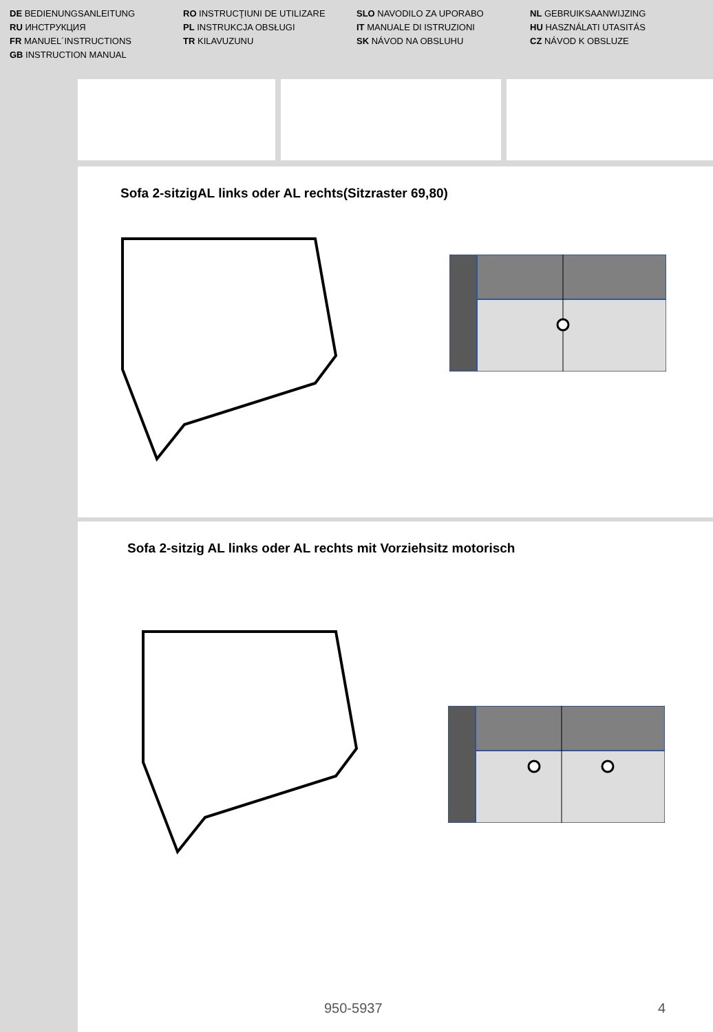DE BEDIENUNGSANLEITUNG
RU ИНСТРУКЦИЯ
FR MANUEL´INSTRUCTIONS
GB INSTRUCTION MANUAL
RO INSTRUCŢIUNI DE UTILIZARE
PL INSTRUKCJA OBSŁUGI
TR KILAVUZUNU
SLO NAVODILO ZA UPORABO
IT MANUALE DI ISTRUZIONI
SK NÁVOD NA OBSLUHU
NL GEBRUIKSAANWIJZING
HU HASZNÁLATI UTASITÁS
CZ NÁVOD K OBSLUZE
Sofa 2-sitzigAL links oder AL rechts(Sitzraster 69,80)
Sofa 2-sitzig AL links oder AL rechts mit Vorziehsitz motorisch
950-5937 4